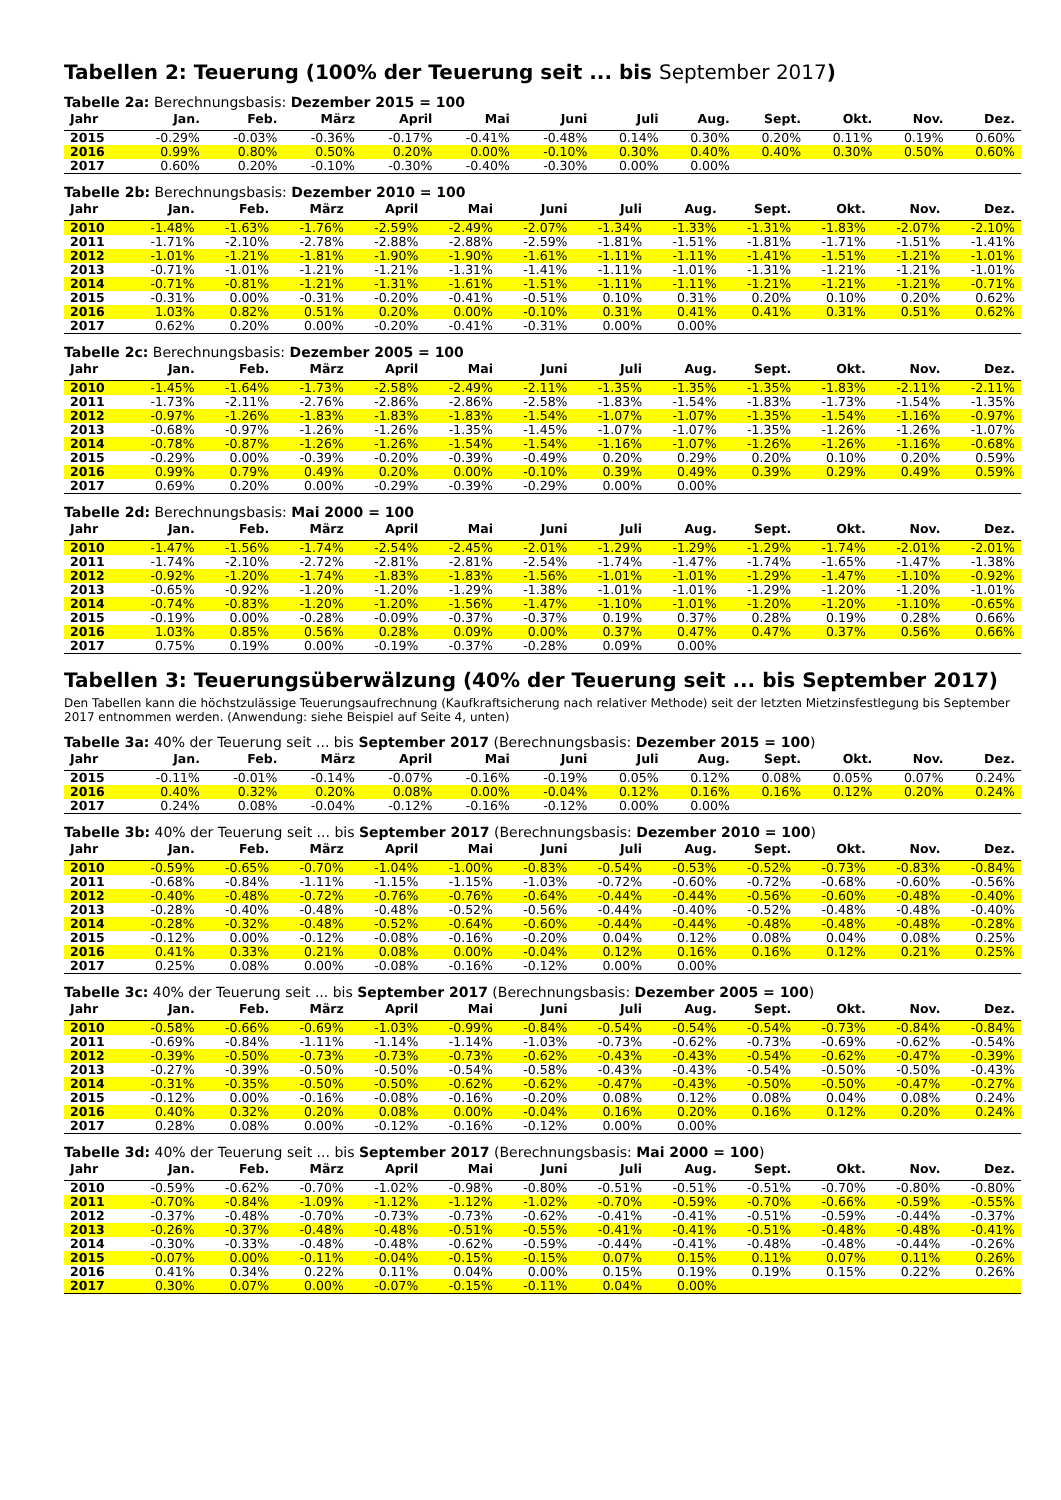Tabellen 2: Teuerung (100% der Teuerung seit ... bis September 2017)
Tabelle 2a: Berechnungsbasis: Dezember 2015 = 100
| Jahr | Jan. | Feb. | März | April | Mai | Juni | Juli | Aug. | Sept. | Okt. | Nov. | Dez. |
| --- | --- | --- | --- | --- | --- | --- | --- | --- | --- | --- | --- | --- |
| 2015 | -0.29% | -0.03% | -0.36% | -0.17% | -0.41% | -0.48% | 0.14% | 0.30% | 0.20% | 0.11% | 0.19% | 0.60% |
| 2016 | 0.99% | 0.80% | 0.50% | 0.20% | 0.00% | -0.10% | 0.30% | 0.40% | 0.40% | 0.30% | 0.50% | 0.60% |
| 2017 | 0.60% | 0.20% | -0.10% | -0.30% | -0.40% | -0.30% | 0.00% | 0.00% | | | | |
Tabelle 2b: Berechnungsbasis: Dezember 2010 = 100
| Jahr | Jan. | Feb. | März | April | Mai | Juni | Juli | Aug. | Sept. | Okt. | Nov. | Dez. |
| --- | --- | --- | --- | --- | --- | --- | --- | --- | --- | --- | --- | --- |
| 2010 | -1.48% | -1.63% | -1.76% | -2.59% | -2.49% | -2.07% | -1.34% | -1.33% | -1.31% | -1.83% | -2.07% | -2.10% |
| 2011 | -1.71% | -2.10% | -2.78% | -2.88% | -2.88% | -2.59% | -1.81% | -1.51% | -1.81% | -1.71% | -1.51% | -1.41% |
| 2012 | -1.01% | -1.21% | -1.81% | -1.90% | -1.90% | -1.61% | -1.11% | -1.11% | -1.41% | -1.51% | -1.21% | -1.01% |
| 2013 | -0.71% | -1.01% | -1.21% | -1.21% | -1.31% | -1.41% | -1.11% | -1.01% | -1.31% | -1.21% | -1.21% | -1.01% |
| 2014 | -0.71% | -0.81% | -1.21% | -1.31% | -1.61% | -1.51% | -1.11% | -1.11% | -1.21% | -1.21% | -1.21% | -0.71% |
| 2015 | -0.31% | 0.00% | -0.31% | -0.20% | -0.41% | -0.51% | 0.10% | 0.31% | 0.20% | 0.10% | 0.20% | 0.62% |
| 2016 | 1.03% | 0.82% | 0.51% | 0.20% | 0.00% | -0.10% | 0.31% | 0.41% | 0.41% | 0.31% | 0.51% | 0.62% |
| 2017 | 0.62% | 0.20% | 0.00% | -0.20% | -0.41% | -0.31% | 0.00% | 0.00% | | | | |
Tabelle 2c: Berechnungsbasis: Dezember 2005 = 100
| Jahr | Jan. | Feb. | März | April | Mai | Juni | Juli | Aug. | Sept. | Okt. | Nov. | Dez. |
| --- | --- | --- | --- | --- | --- | --- | --- | --- | --- | --- | --- | --- |
| 2010 | -1.45% | -1.64% | -1.73% | -2.58% | -2.49% | -2.11% | -1.35% | -1.35% | -1.35% | -1.83% | -2.11% | -2.11% |
| 2011 | -1.73% | -2.11% | -2.76% | -2.86% | -2.86% | -2.58% | -1.83% | -1.54% | -1.83% | -1.73% | -1.54% | -1.35% |
| 2012 | -0.97% | -1.26% | -1.83% | -1.83% | -1.83% | -1.54% | -1.07% | -1.07% | -1.35% | -1.54% | -1.16% | -0.97% |
| 2013 | -0.68% | -0.97% | -1.26% | -1.26% | -1.35% | -1.45% | -1.07% | -1.07% | -1.35% | -1.26% | -1.26% | -1.07% |
| 2014 | -0.78% | -0.87% | -1.26% | -1.26% | -1.54% | -1.54% | -1.16% | -1.07% | -1.26% | -1.26% | -1.16% | -0.68% |
| 2015 | -0.29% | 0.00% | -0.39% | -0.20% | -0.39% | -0.49% | 0.20% | 0.29% | 0.20% | 0.10% | 0.20% | 0.59% |
| 2016 | 0.99% | 0.79% | 0.49% | 0.20% | 0.00% | -0.10% | 0.39% | 0.49% | 0.39% | 0.29% | 0.49% | 0.59% |
| 2017 | 0.69% | 0.20% | 0.00% | -0.29% | -0.39% | -0.29% | 0.00% | 0.00% | | | | |
Tabelle 2d: Berechnungsbasis: Mai 2000 = 100
| Jahr | Jan. | Feb. | März | April | Mai | Juni | Juli | Aug. | Sept. | Okt. | Nov. | Dez. |
| --- | --- | --- | --- | --- | --- | --- | --- | --- | --- | --- | --- | --- |
| 2010 | -1.47% | -1.56% | -1.74% | -2.54% | -2.45% | -2.01% | -1.29% | -1.29% | -1.29% | -1.74% | -2.01% | -2.01% |
| 2011 | -1.74% | -2.10% | -2.72% | -2.81% | -2.81% | -2.54% | -1.74% | -1.47% | -1.74% | -1.65% | -1.47% | -1.38% |
| 2012 | -0.92% | -1.20% | -1.74% | -1.83% | -1.83% | -1.56% | -1.01% | -1.01% | -1.29% | -1.47% | -1.10% | -0.92% |
| 2013 | -0.65% | -0.92% | -1.20% | -1.20% | -1.29% | -1.38% | -1.01% | -1.01% | -1.29% | -1.20% | -1.20% | -1.01% |
| 2014 | -0.74% | -0.83% | -1.20% | -1.20% | -1.56% | -1.47% | -1.10% | -1.01% | -1.20% | -1.20% | -1.10% | -0.65% |
| 2015 | -0.19% | 0.00% | -0.28% | -0.09% | -0.37% | -0.37% | 0.19% | 0.37% | 0.28% | 0.19% | 0.28% | 0.66% |
| 2016 | 1.03% | 0.85% | 0.56% | 0.28% | 0.09% | 0.00% | 0.37% | 0.47% | 0.47% | 0.37% | 0.56% | 0.66% |
| 2017 | 0.75% | 0.19% | 0.00% | -0.19% | -0.37% | -0.28% | 0.09% | 0.00% | | | | |
Tabellen 3: Teuerungsüberwälzung (40% der Teuerung seit ... bis September 2017)
Den Tabellen kann die höchstzulässige Teuerungsaufrechnung (Kaufkraftsicherung nach relativer Methode) seit der letzten Mietzinsfestlegung bis September 2017 entnommen werden. (Anwendung: siehe Beispiel auf Seite 4, unten)
Tabelle 3a: 40% der Teuerung seit ... bis September 2017 (Berechnungsbasis: Dezember 2015 = 100)
| Jahr | Jan. | Feb. | März | April | Mai | Juni | Juli | Aug. | Sept. | Okt. | Nov. | Dez. |
| --- | --- | --- | --- | --- | --- | --- | --- | --- | --- | --- | --- | --- |
| 2015 | -0.11% | -0.01% | -0.14% | -0.07% | -0.16% | -0.19% | 0.05% | 0.12% | 0.08% | 0.05% | 0.07% | 0.24% |
| 2016 | 0.40% | 0.32% | 0.20% | 0.08% | 0.00% | -0.04% | 0.12% | 0.16% | 0.16% | 0.12% | 0.20% | 0.24% |
| 2017 | 0.24% | 0.08% | -0.04% | -0.12% | -0.16% | -0.12% | 0.00% | 0.00% | | | | |
Tabelle 3b: 40% der Teuerung seit ... bis September 2017 (Berechnungsbasis: Dezember 2010 = 100)
| Jahr | Jan. | Feb. | März | April | Mai | Juni | Juli | Aug. | Sept. | Okt. | Nov. | Dez. |
| --- | --- | --- | --- | --- | --- | --- | --- | --- | --- | --- | --- | --- |
| 2010 | -0.59% | -0.65% | -0.70% | -1.04% | -1.00% | -0.83% | -0.54% | -0.53% | -0.52% | -0.73% | -0.83% | -0.84% |
| 2011 | -0.68% | -0.84% | -1.11% | -1.15% | -1.15% | -1.03% | -0.72% | -0.60% | -0.72% | -0.68% | -0.60% | -0.56% |
| 2012 | -0.40% | -0.48% | -0.72% | -0.76% | -0.76% | -0.64% | -0.44% | -0.44% | -0.56% | -0.60% | -0.48% | -0.40% |
| 2013 | -0.28% | -0.40% | -0.48% | -0.48% | -0.52% | -0.56% | -0.44% | -0.40% | -0.52% | -0.48% | -0.48% | -0.40% |
| 2014 | -0.28% | -0.32% | -0.48% | -0.52% | -0.64% | -0.60% | -0.44% | -0.44% | -0.48% | -0.48% | -0.48% | -0.28% |
| 2015 | -0.12% | 0.00% | -0.12% | -0.08% | -0.16% | -0.20% | 0.04% | 0.12% | 0.08% | 0.04% | 0.08% | 0.25% |
| 2016 | 0.41% | 0.33% | 0.21% | 0.08% | 0.00% | -0.04% | 0.12% | 0.16% | 0.16% | 0.12% | 0.21% | 0.25% |
| 2017 | 0.25% | 0.08% | 0.00% | -0.08% | -0.16% | -0.12% | 0.00% | 0.00% | | | | |
Tabelle 3c: 40% der Teuerung seit ... bis September 2017 (Berechnungsbasis: Dezember 2005 = 100)
| Jahr | Jan. | Feb. | März | April | Mai | Juni | Juli | Aug. | Sept. | Okt. | Nov. | Dez. |
| --- | --- | --- | --- | --- | --- | --- | --- | --- | --- | --- | --- | --- |
| 2010 | -0.58% | -0.66% | -0.69% | -1.03% | -0.99% | -0.84% | -0.54% | -0.54% | -0.54% | -0.73% | -0.84% | -0.84% |
| 2011 | -0.69% | -0.84% | -1.11% | -1.14% | -1.14% | -1.03% | -0.73% | -0.62% | -0.73% | -0.69% | -0.62% | -0.54% |
| 2012 | -0.39% | -0.50% | -0.73% | -0.73% | -0.73% | -0.62% | -0.43% | -0.43% | -0.54% | -0.62% | -0.47% | -0.39% |
| 2013 | -0.27% | -0.39% | -0.50% | -0.50% | -0.54% | -0.58% | -0.43% | -0.43% | -0.54% | -0.50% | -0.50% | -0.43% |
| 2014 | -0.31% | -0.35% | -0.50% | -0.50% | -0.62% | -0.62% | -0.47% | -0.43% | -0.50% | -0.50% | -0.47% | -0.27% |
| 2015 | -0.12% | 0.00% | -0.16% | -0.08% | -0.16% | -0.20% | 0.08% | 0.12% | 0.08% | 0.04% | 0.08% | 0.24% |
| 2016 | 0.40% | 0.32% | 0.20% | 0.08% | 0.00% | -0.04% | 0.16% | 0.20% | 0.16% | 0.12% | 0.20% | 0.24% |
| 2017 | 0.28% | 0.08% | 0.00% | -0.12% | -0.16% | -0.12% | 0.00% | 0.00% | | | | |
Tabelle 3d: 40% der Teuerung seit ... bis September 2017 (Berechnungsbasis: Mai 2000 = 100)
| Jahr | Jan. | Feb. | März | April | Mai | Juni | Juli | Aug. | Sept. | Okt. | Nov. | Dez. |
| --- | --- | --- | --- | --- | --- | --- | --- | --- | --- | --- | --- | --- |
| 2010 | -0.59% | -0.62% | -0.70% | -1.02% | -0.98% | -0.80% | -0.51% | -0.51% | -0.51% | -0.70% | -0.80% | -0.80% |
| 2011 | -0.70% | -0.84% | -1.09% | -1.12% | -1.12% | -1.02% | -0.70% | -0.59% | -0.70% | -0.66% | -0.59% | -0.55% |
| 2012 | -0.37% | -0.48% | -0.70% | -0.73% | -0.73% | -0.62% | -0.41% | -0.41% | -0.51% | -0.59% | -0.44% | -0.37% |
| 2013 | -0.26% | -0.37% | -0.48% | -0.48% | -0.51% | -0.55% | -0.41% | -0.41% | -0.51% | -0.48% | -0.48% | -0.41% |
| 2014 | -0.30% | -0.33% | -0.48% | -0.48% | -0.62% | -0.59% | -0.44% | -0.41% | -0.48% | -0.48% | -0.44% | -0.26% |
| 2015 | -0.07% | 0.00% | -0.11% | -0.04% | -0.15% | -0.15% | 0.07% | 0.15% | 0.11% | 0.07% | 0.11% | 0.26% |
| 2016 | 0.41% | 0.34% | 0.22% | 0.11% | 0.04% | 0.00% | 0.15% | 0.19% | 0.19% | 0.15% | 0.22% | 0.26% |
| 2017 | 0.30% | 0.07% | 0.00% | -0.07% | -0.15% | -0.11% | 0.04% | 0.00% | | | | |